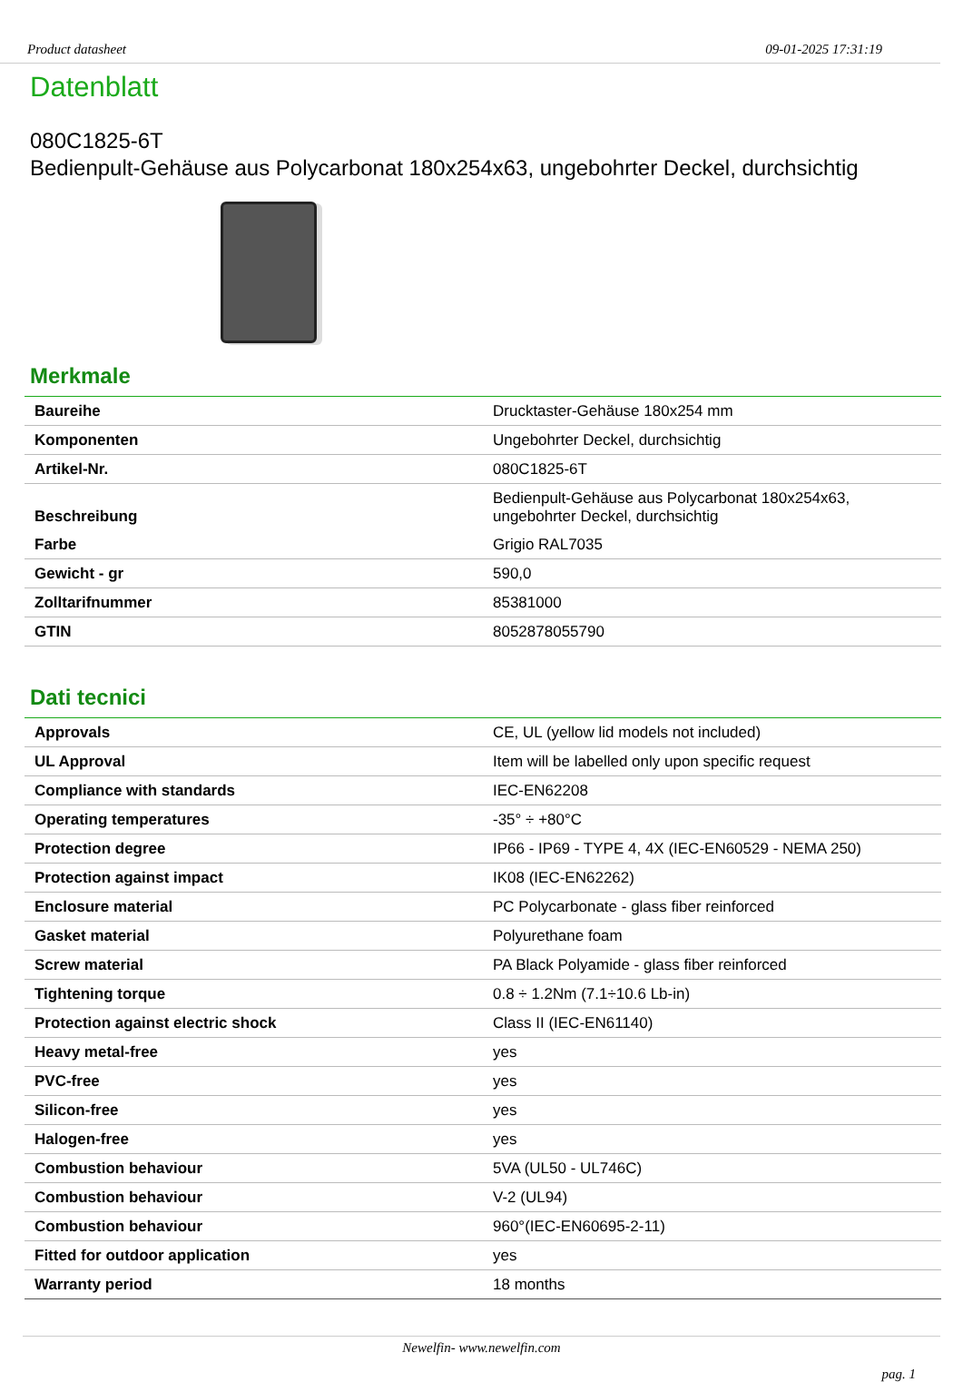Product datasheet 09-01-2025 17:31:19
Datenblatt
080C1825-6T
Bedienpult-Gehäuse aus Polycarbonat 180x254x63, ungebohrter Deckel, durchsichtig
Merkmale
| Baureihe | Drucktaster-Gehäuse 180x254 mm |
| Komponenten | Ungebohrter Deckel, durchsichtig |
| Artikel-Nr. | 080C1825-6T |
| Beschreibung | Bedienpult-Gehäuse aus Polycarbonat 180x254x63, ungebohrter Deckel, durchsichtig |
| Farbe | Grigio RAL7035 |
| Gewicht - gr | 590,0 |
| Zolltarifnummer | 85381000 |
| GTIN | 8052878055790 |
Dati tecnici
| Approvals | CE, UL (yellow lid models not included) |
| UL Approval | Item will be labelled only upon specific request |
| Compliance with standards | IEC-EN62208 |
| Operating temperatures | -35° ÷ +80°C |
| Protection degree | IP66 - IP69 - TYPE 4, 4X (IEC-EN60529 - NEMA 250) |
| Protection against impact | IK08 (IEC-EN62262) |
| Enclosure material | PC Polycarbonate - glass fiber reinforced |
| Gasket material | Polyurethane foam |
| Screw material | PA Black Polyamide - glass fiber reinforced |
| Tightening torque | 0.8 ÷ 1.2Nm (7.1÷10.6 Lb-in) |
| Protection against electric shock | Class II (IEC-EN61140) |
| Heavy metal-free | yes |
| PVC-free | yes |
| Silicon-free | yes |
| Halogen-free | yes |
| Combustion behaviour | 5VA (UL50 - UL746C) |
| Combustion behaviour | V-2 (UL94) |
| Combustion behaviour | 960°(IEC-EN60695-2-11) |
| Fitted for outdoor application | yes |
| Warranty period | 18 months |
Newelfin- www.newelfin.com
pag. 1